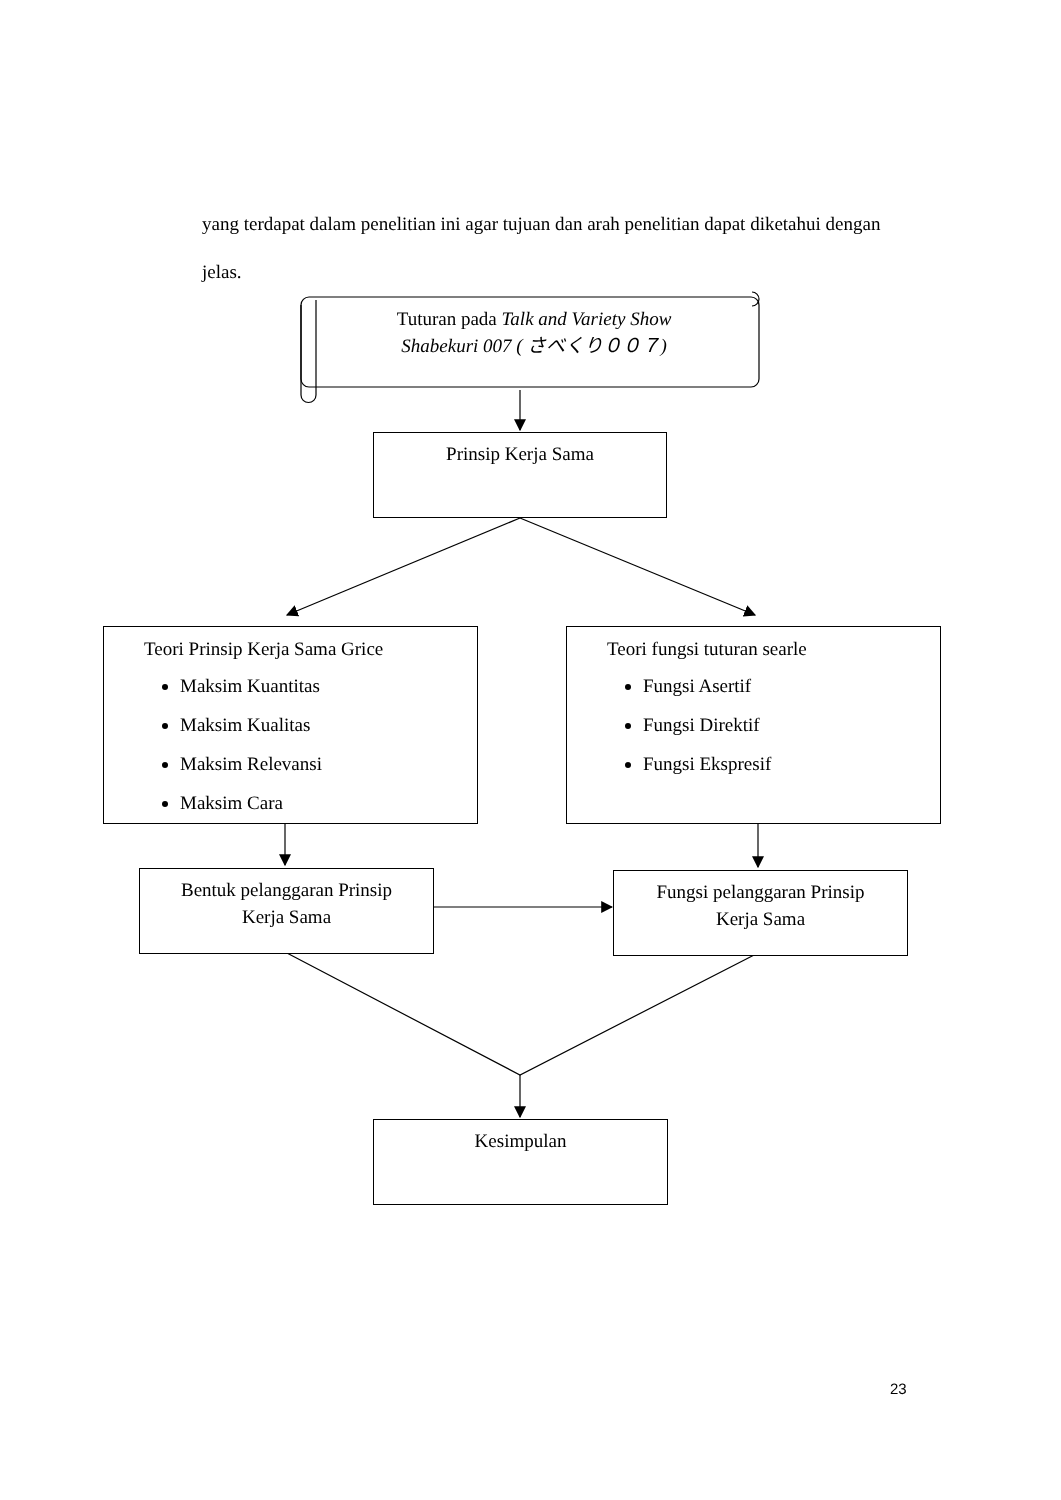yang terdapat dalam penelitian ini agar tujuan dan arah penelitian dapat diketahui dengan jelas.
Tuturan pada Talk and Variety Show
Shabekuri 007 ( さべくり００７)
Prinsip Kerja Sama
Teori Prinsip Kerja Sama Grice
Maksim Kuantitas
Maksim Kualitas
Maksim Relevansi
Maksim Cara
Teori fungsi tuturan searle
Fungsi Asertif
Fungsi Direktif
Fungsi Ekspresif
Bentuk pelanggaran Prinsip
Kerja Sama
Fungsi pelanggaran Prinsip
Kerja Sama
Kesimpulan
23